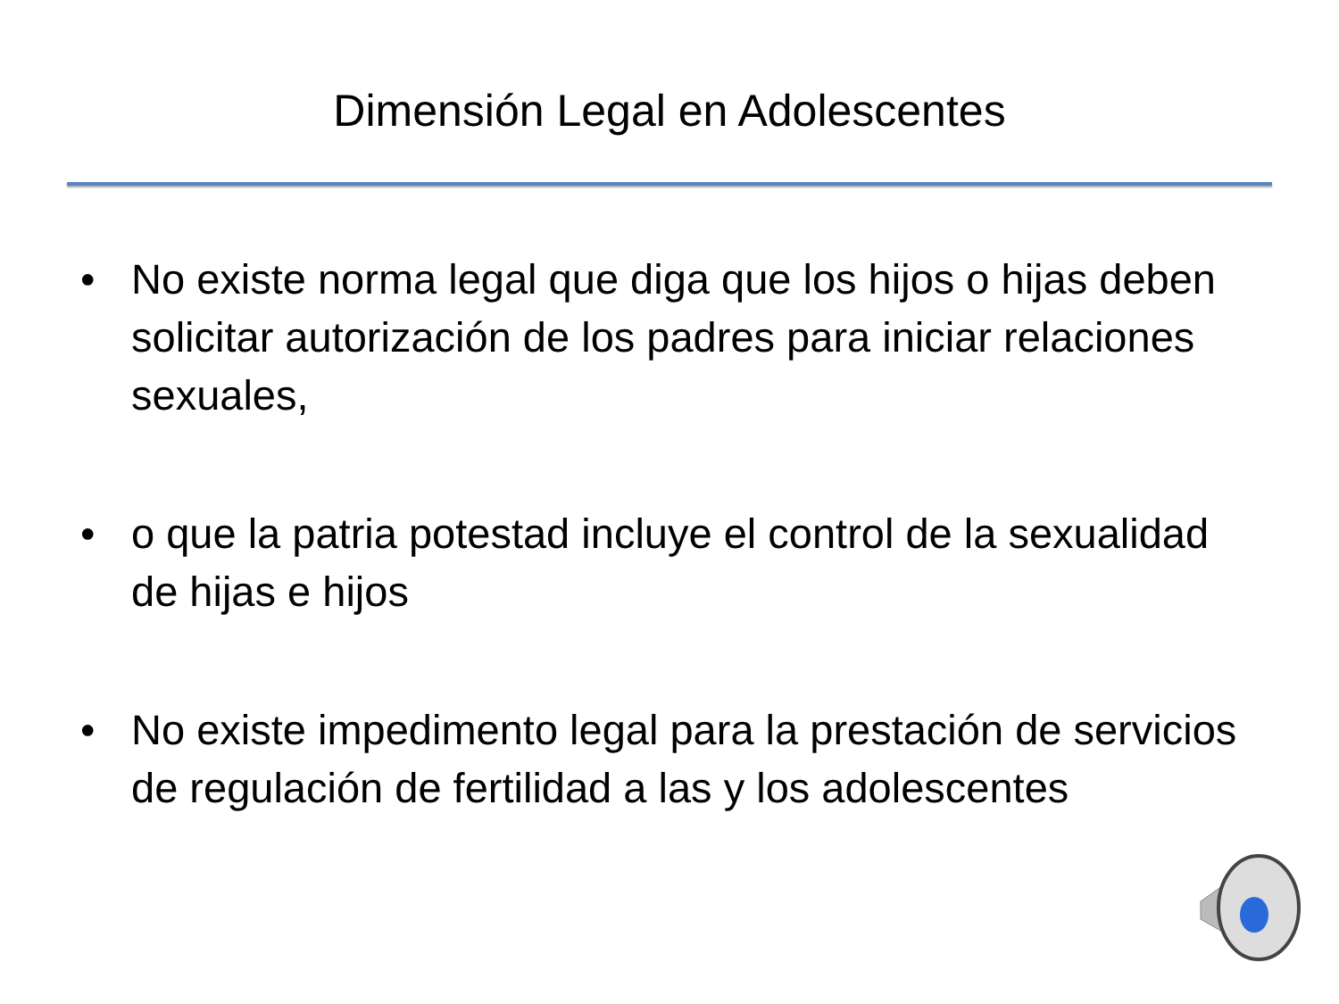Dimensión Legal en Adolescentes
• No existe norma legal que diga que los hijos o hijas deben solicitar autorización de los padres para iniciar relaciones sexuales,
• o que la patria potestad incluye el control de la sexualidad de hijas e hijos
• No existe impedimento legal para la prestación de servicios de regulación de fertilidad a las y los adolescentes